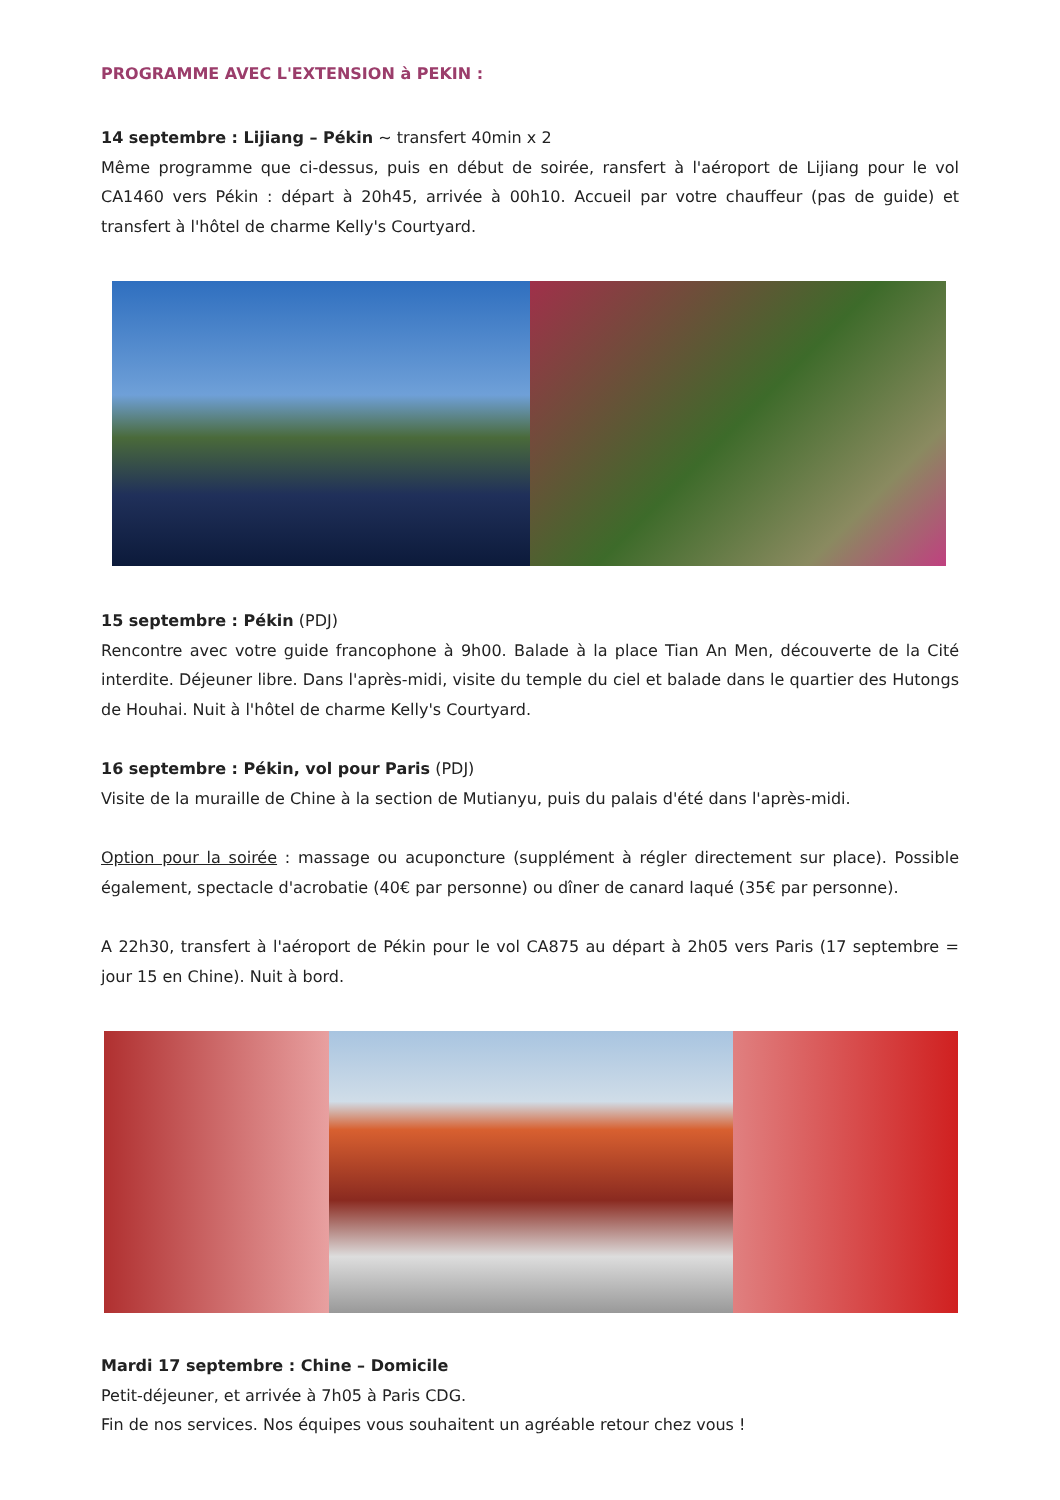PROGRAMME AVEC L'EXTENSION à PEKIN :
14 septembre : Lijiang – Pékin ~ transfert 40min x 2
Même programme que ci-dessus, puis en début de soirée, ransfert à l'aéroport de Lijiang pour le vol CA1460 vers Pékin : départ à 20h45, arrivée à 00h10. Accueil par votre chauffeur (pas de guide) et transfert à l'hôtel de charme Kelly's Courtyard.
15 septembre : Pékin (PDJ)
Rencontre avec votre guide francophone à 9h00. Balade à la place Tian An Men, découverte de la Cité interdite. Déjeuner libre. Dans l'après-midi, visite du temple du ciel et balade dans le quartier des Hutongs de Houhai. Nuit à l'hôtel de charme Kelly's Courtyard.
16 septembre : Pékin, vol pour Paris (PDJ)
Visite de la muraille de Chine à la section de Mutianyu, puis du palais d'été dans l'après-midi.
Option pour la soirée : massage ou acuponcture (supplément à régler directement sur place). Possible également, spectacle d'acrobatie (40€ par personne) ou dîner de canard laqué (35€ par personne).
A 22h30, transfert à l'aéroport de Pékin pour le vol CA875 au départ à 2h05 vers Paris (17 septembre = jour 15 en Chine). Nuit à bord.
Mardi 17 septembre : Chine – Domicile
Petit-déjeuner, et arrivée à 7h05 à Paris CDG.
Fin de nos services. Nos équipes vous souhaitent un agréable retour chez vous !